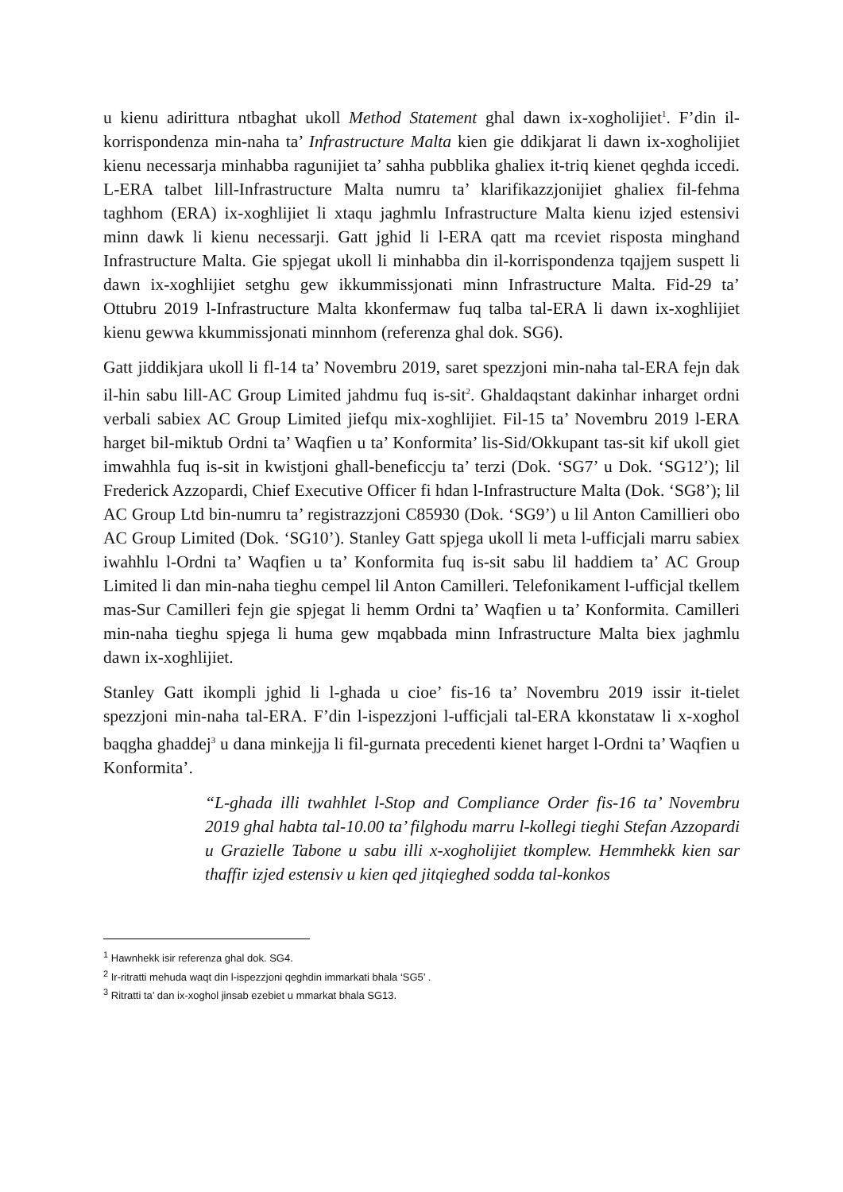u kienu adirittura ntbaghat ukoll Method Statement ghal dawn ix-xogholijiet<sup>1</sup>. F’din il-korrispondenza min-naha ta’ Infrastructure Malta kien gie ddikjarat li dawn ix-xogholijiet kienu necessarja minhabba ragunijiet ta’ sahha pubblika ghaliex it-triq kienet qeghda iccedi. L-ERA talbet lill-Infrastructure Malta numru ta’ klarifikazzjonijiet ghaliex fil-fehma taghhom (ERA) ix-xoghlijiet li xtaqu jaghmlu Infrastructure Malta kienu izjed estensivi minn dawk li kienu necessarji. Gatt jghid li l-ERA qatt ma rceviet risposta minghand Infrastructure Malta. Gie spjegat ukoll li minhabba din il-korrispondenza tqajjem suspett li dawn ix-xoghlijiet setghu gew ikkummissjonati minn Infrastructure Malta. Fid-29 ta’ Ottubru 2019 l-Infrastructure Malta kkonfermaw fuq talba tal-ERA li dawn ix-xoghlijiet kienu gewwa kkummissjonati minnhom (referenza ghal dok. SG6).
Gatt jiddikjara ukoll li fl-14 ta’ Novembru 2019, saret spezzjoni min-naha tal-ERA fejn dak il-hin sabu lill-AC Group Limited jahdmu fuq is-sit<sup>2</sup>. Ghaldaqstant dakinhar inharget ordni verbali sabiex AC Group Limited jiefqu mix-xoghlijiet. Fil-15 ta’ Novembru 2019 l-ERA harget bil-miktub Ordni ta’ Waqfien u ta’ Konformita’ lis-Sid/Okkupant tas-sit kif ukoll giet imwahhla fuq is-sit in kwistjoni ghall-beneficcju ta’ terzi (Dok. ‘SG7’ u Dok. ‘SG12’); lil Frederick Azzopardi, Chief Executive Officer fi hdan l-Infrastructure Malta (Dok. ‘SG8’); lil AC Group Ltd bin-numru ta’ registrazzjoni C85930 (Dok. ‘SG9’) u lil Anton Camillieri obo AC Group Limited (Dok. ‘SG10’). Stanley Gatt spjega ukoll li meta l-ufficjali marru sabiex iwahhlu l-Ordni ta’ Waqfien u ta’ Konformita fuq is-sit sabu lil haddiem ta’ AC Group Limited li dan min-naha tieghu cempel lil Anton Camilleri. Telefonikament l-ufficjal tkellem mas-Sur Camilleri fejn gie spjegat li hemm Ordni ta’ Waqfien u ta’ Konformita. Camilleri min-naha tieghu spjega li huma gew mqabbada minn Infrastructure Malta biex jaghmlu dawn ix-xoghlijiet.
Stanley Gatt ikompli jghid li l-ghada u cioe’ fis-16 ta’ Novembru 2019 issir it-tielet spezzjoni min-naha tal-ERA. F’din l-ispezzjoni l-ufficjali tal-ERA kkonstataw li x-xoghol baqgha ghaddej<sup>3</sup> u dana minkejja li fil-gurnata precedenti kienet harget l-Ordni ta’ Waqfien u Konformita’.
“L-ghada illi twahhlet l-Stop and Compliance Order fis-16 ta’ Novembru 2019 ghal habta tal-10.00 ta’ filghodu marru l-kollegi tieghi Stefan Azzopardi u Grazielle Tabone u sabu illi x-xogholijiet tkomplew. Hemmhekk kien sar thaffir izjed estensiv u kien qed jitqieghed sodda tal-konkos
<sup>1</sup> Hawnhekk isir referenza ghal dok. SG4.
<sup>2</sup> Ir-ritratti mehuda waqt din l-ispezzjoni qeghdin immarkati bhala ‘SG5’ .
<sup>3</sup> Ritratti ta’ dan ix-xoghol jinsab ezebiet u mmarkat bhala SG13.